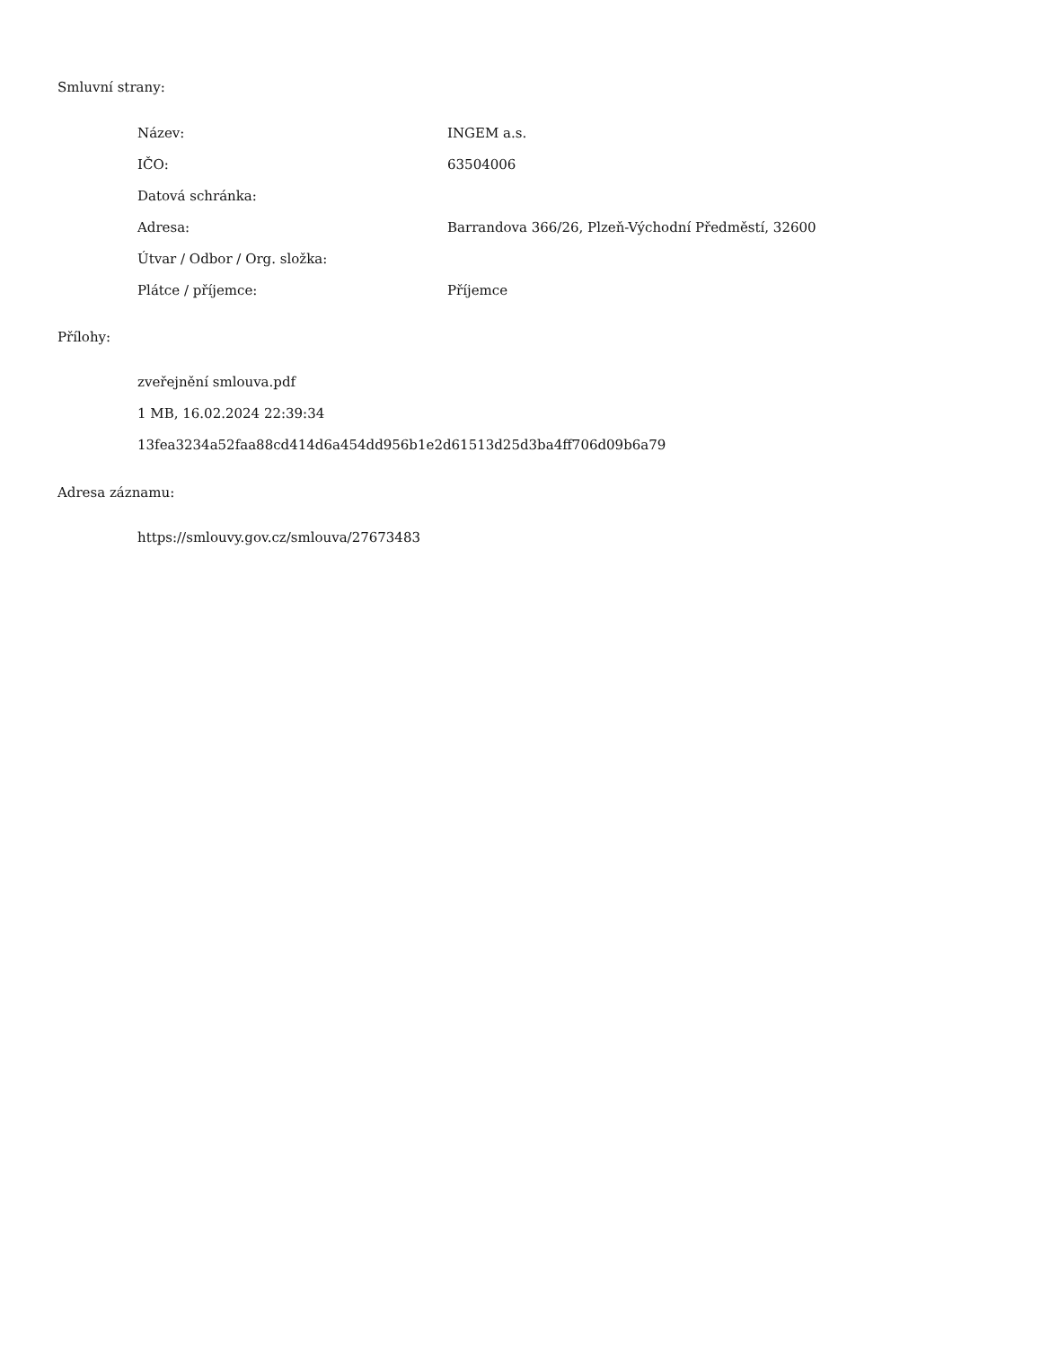Smluvní strany:
| Název: | INGEM a.s. |
| IČO: | 63504006 |
| Datová schránka: | |
| Adresa: | Barrandova 366/26, Plzeň-Východní Předměstí, 32600 |
| Útvar / Odbor / Org. složka: | |
| Plátce / příjemce: | Příjemce |
Přílohy:
zveřejnění smlouva.pdf
1 MB, 16.02.2024 22:39:34
13fea3234a52faa88cd414d6a454dd956b1e2d61513d25d3ba4ff706d09b6a79
Adresa záznamu:
https://smlouvy.gov.cz/smlouva/27673483